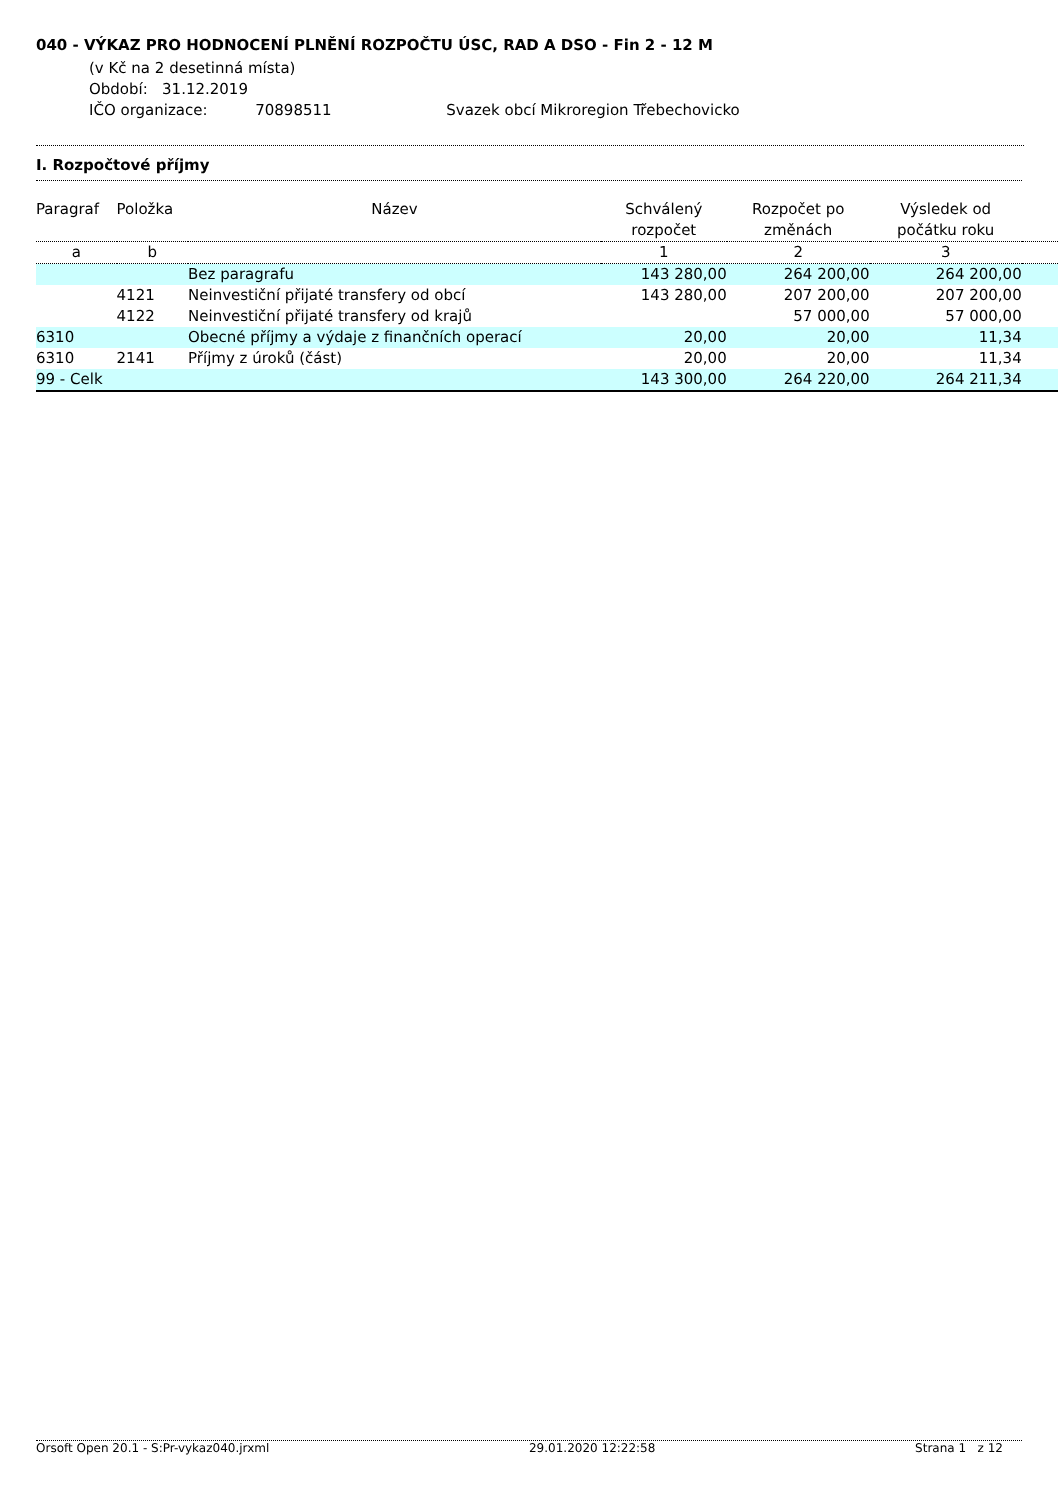040 - VÝKAZ PRO HODNOCENÍ PLNĚNÍ ROZPOČTU ÚSC, RAD A DSO - Fin 2 - 12 M
(v Kč na 2 desetinná místa)
Období: 31.12.2019
IČO organizace: 70898511 Svazek obcí Mikroregion Třebechovicko
I. Rozpočtové příjmy
| Paragraf | Položka | Název | Schválený rozpočet | Rozpočet po změnách | Výsledek od počátku roku | |
| --- | --- | --- | --- | --- | --- | --- |
| a | b | | 1 | 2 | 3 | |
| | | Bez paragrafu | 143 280,00 | 264 200,00 | 264 200,00 | |
| | 4121 | Neinvestiční přijaté transfery od obcí | 143 280,00 | 207 200,00 | 207 200,00 | |
| | 4122 | Neinvestiční přijaté transfery od krajů | | 57 000,00 | 57 000,00 | |
| 6310 | | Obecné příjmy a výdaje z finančních operací | 20,00 | 20,00 | 11,34 | |
| 6310 | 2141 | Příjmy z úroků (část) | 20,00 | 20,00 | 11,34 | |
| 99 - Celk | | | 143 300,00 | 264 220,00 | 264 211,34 | |
Orsoft Open 20.1 - S:Pr-vykaz040.jrxml 29.01.2020 12:22:58 Strana 1 z 12